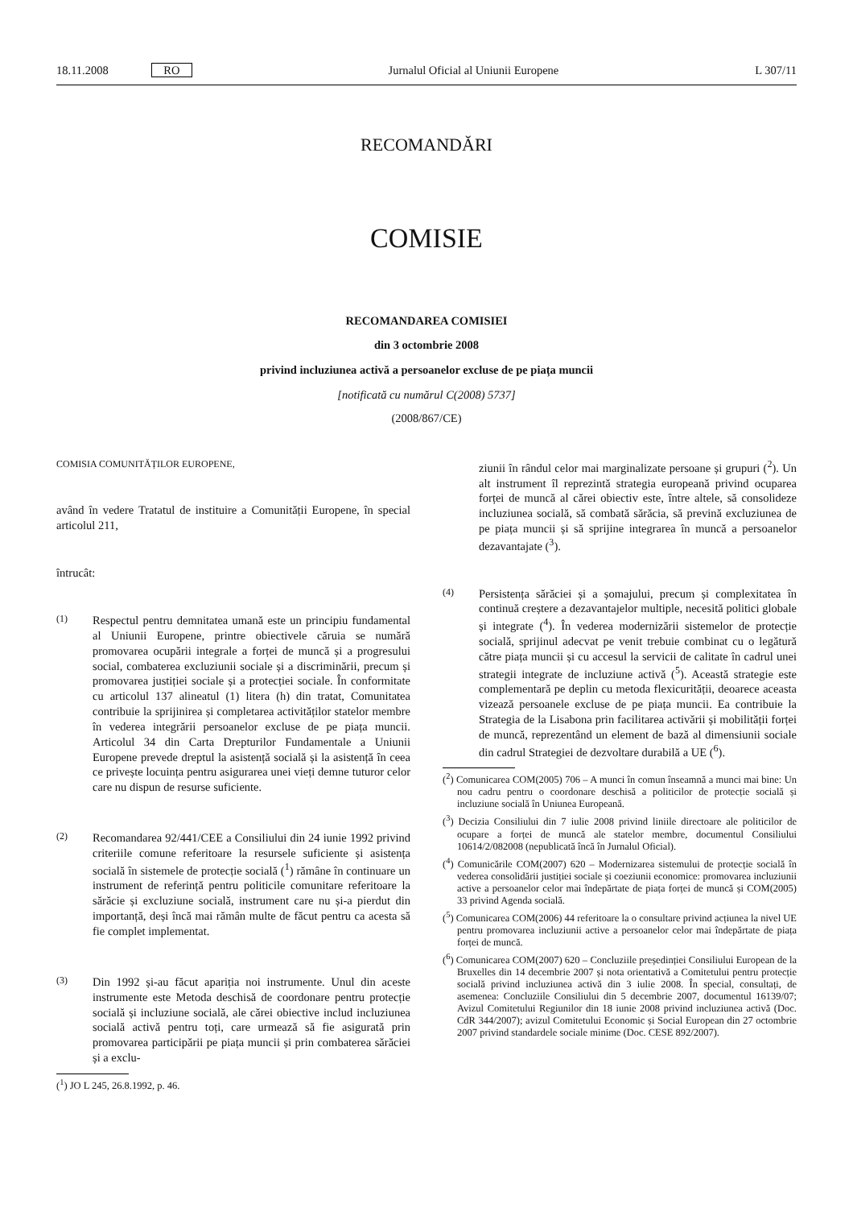18.11.2008 RO Jurnalul Oficial al Uniunii Europene L 307/11
RECOMANDĂRI
COMISIE
RECOMANDAREA COMISIEI
din 3 octombrie 2008
privind incluziunea activă a persoanelor excluse de pe piața muncii
[notificată cu numărul C(2008) 5737]
(2008/867/CE)
COMISIA COMUNITĂȚILOR EUROPENE,
având în vedere Tratatul de instituire a Comunității Europene, în special articolul 211,
întrucât:
(1) Respectul pentru demnitatea umană este un principiu fundamental al Uniunii Europene, printre obiectivele căruia se numără promovarea ocupării integrale a forței de muncă și a progresului social, combaterea excluziunii sociale și a discriminării, precum și promovarea justiției sociale și a protecției sociale. În conformitate cu articolul 137 alineatul (1) litera (h) din tratat, Comunitatea contribuie la sprijinirea și completarea activităților statelor membre în vederea integrării persoanelor excluse de pe piața muncii. Articolul 34 din Carta Drepturilor Fundamentale a Uniunii Europene prevede dreptul la asistență socială și la asistență în ceea ce privește locuința pentru asigurarea unei vieți demne tuturor celor care nu dispun de resurse suficiente.
(2) Recomandarea 92/441/CEE a Consiliului din 24 iunie 1992 privind criteriile comune referitoare la resursele suficiente și asistența socială în sistemele de protecție socială (<sup>1</sup>) rămâne în continuare un instrument de referință pentru politicile comunitare referitoare la sărăcie și excluziune socială, instrument care nu și-a pierdut din importanță, deși încă mai rămân multe de făcut pentru ca acesta să fie complet implementat.
(3) Din 1992 și-au făcut apariția noi instrumente. Unul din aceste instrumente este Metoda deschisă de coordonare pentru protecție socială și incluziune socială, ale cărei obiective includ incluziunea socială activă pentru toți, care urmează să fie asigurată prin promovarea participării pe piața muncii și prin combaterea sărăciei și a exclu-
(<sup>1</sup>) JO L 245, 26.8.1992, p. 46.
ziunii în rândul celor mai marginalizate persoane și grupuri (<sup>2</sup>). Un alt instrument îl reprezintă strategia europeană privind ocuparea forței de muncă al cărei obiectiv este, între altele, să consolideze incluziunea socială, să combată sărăcia, să prevină excluziunea de pe piața muncii și să sprijine integrarea în muncă a persoanelor dezavantajate (<sup>3</sup>).
(4) Persistența sărăciei și a șomajului, precum și complexitatea în continuă creștere a dezavantajelor multiple, necesită politici globale și integrate (<sup>4</sup>). În vederea modernizării sistemelor de protecție socială, sprijinul adecvat pe venit trebuie combinat cu o legătură către piața muncii și cu accesul la servicii de calitate în cadrul unei strategii integrate de incluziune activă (<sup>5</sup>). Această strategie este complementară pe deplin cu metoda flexicurității, deoarece aceasta vizează persoanele excluse de pe piața muncii. Ea contribuie la Strategia de la Lisabona prin facilitarea activării și mobilității forței de muncă, reprezentând un element de bază al dimensiunii sociale din cadrul Strategiei de dezvoltare durabilă a UE (<sup>6</sup>).
(<sup>2</sup>) Comunicarea COM(2005) 706 – A munci în comun înseamnă a munci mai bine: Un nou cadru pentru o coordonare deschisă a politicilor de protecție socială și incluziune socială în Uniunea Europeană.
(<sup>3</sup>) Decizia Consiliului din 7 iulie 2008 privind liniile directoare ale politicilor de ocupare a forței de muncă ale statelor membre, documentul Consiliului 10614/2/082008 (nepublicată încă în Jurnalul Oficial).
(<sup>4</sup>) Comunicările COM(2007) 620 – Modernizarea sistemului de protecție socială în vederea consolidării justiției sociale și coeziunii economice: promovarea incluziunii active a persoanelor celor mai îndepărtate de piața forței de muncă și COM(2005) 33 privind Agenda socială.
(<sup>5</sup>) Comunicarea COM(2006) 44 referitoare la o consultare privind acțiunea la nivel UE pentru promovarea incluziunii active a persoanelor celor mai îndepărtate de piața forței de muncă.
(<sup>6</sup>) Comunicarea COM(2007) 620 – Concluziile președinției Consiliului European de la Bruxelles din 14 decembrie 2007 și nota orientativă a Comitetului pentru protecție socială privind incluziunea activă din 3 iulie 2008. În special, consultați, de asemenea: Concluziile Consiliului din 5 decembrie 2007, documentul 16139/07; Avizul Comitetului Regiunilor din 18 iunie 2008 privind incluziunea activă (Doc. CdR 344/2007); avizul Comitetului Economic și Social European din 27 octombrie 2007 privind standardele sociale minime (Doc. CESE 892/2007).